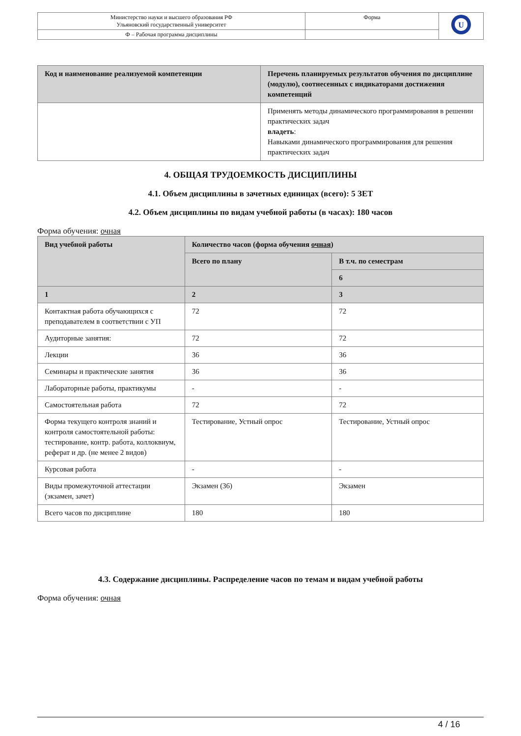| Министерство науки и высшего образования РФ Ульяновский государственный университет | Форма | U |
| Ф – Рабочая программа дисциплины | | |
| Код и наименование реализуемой компетенции | Перечень планируемых результатов обучения по дисциплине (модулю), соотнесенных с индикаторами достижения компетенций |
| --- | --- |
| | Применять методы динамического программирования в решении практических задач владеть : Навыками динамического программирования для решения практических задач |
4. ОБЩАЯ ТРУДОЕМКОСТЬ ДИСЦИПЛИНЫ
4.1. Объем дисциплины в зачетных единицах (всего): 5 ЗЕТ
4.2. Объем дисциплины по видам учебной работы (в часах): 180 часов
Форма обучения: очная
| Вид учебной работы | Количество часов (форма обучения очная ) | |
| --- | --- | --- |
| | Всего по плану | В т.ч. по семестрам |
| | | 6 |
| 1 | 2 | 3 |
| Контактная работа обучающихся с преподавателем в соответствии с УП | 72 | 72 |
| Аудиторные занятия: | 72 | 72 |
| Лекции | 36 | 36 |
| Семинары и практические занятия | 36 | 36 |
| Лабораторные работы, практикумы | - | - |
| Самостоятельная работа | 72 | 72 |
| Форма текущего контроля знаний и контроля самостоятельной работы: тестирование, контр. работа, коллоквиум, реферат и др. (не менее 2 видов) | Тестирование, Устный опрос | Тестирование, Устный опрос |
| Курсовая работа | - | - |
| Виды промежуточной аттестации (экзамен, зачет) | Экзамен (36) | Экзамен |
| Всего часов по дисциплине | 180 | 180 |
4.3. Содержание дисциплины. Распределение часов по темам и видам учебной работы
Форма обучения: очная
4 / 16